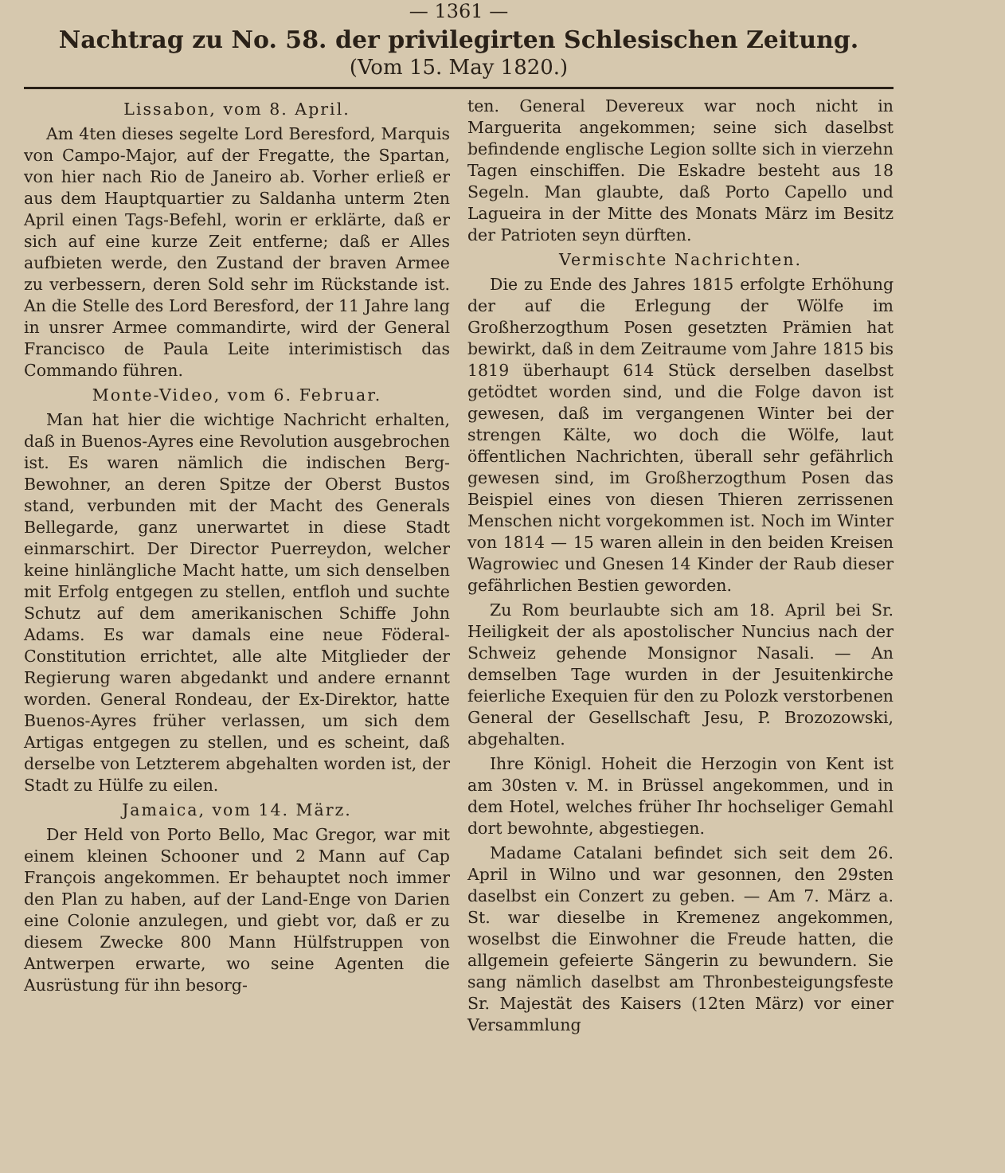— 1361 —
Nachtrag zu No. 58. der privilegirten Schlesischen Zeitung.
(Vom 15. May 1820.)
Lissabon, vom 8. April.
Am 4ten dieses segelte Lord Beresford, Marquis von Campo-Major, auf der Fregatte, the Spartan, von hier nach Rio de Janeiro ab. Vorher erließ er aus dem Hauptquartier zu Saldanha unterm 2ten April einen Tags-Befehl, worin er erklärte, daß er sich auf eine kurze Zeit entferne; daß er Alles aufbieten werde, den Zustand der braven Armee zu verbessern, deren Sold sehr im Rückstande ist. An die Stelle des Lord Beresford, der 11 Jahre lang in unsrer Armee commandirte, wird der General Francisco de Paula Leite interimistisch das Commando führen.
Monte-Video, vom 6. Februar.
Man hat hier die wichtige Nachricht erhalten, daß in Buenos-Ayres eine Revolution ausgebrochen ist. Es waren nämlich die indischen Berg-Bewohner, an deren Spitze der Oberst Bustos stand, verbunden mit der Macht des Generals Bellegarde, ganz unerwartet in diese Stadt einmarschirt. Der Director Puerreydon, welcher keine hinlängliche Macht hatte, um sich denselben mit Erfolg entgegen zu stellen, entfloh und suchte Schutz auf dem amerikanischen Schiffe John Adams. Es war damals eine neue Föderal-Constitution errichtet, alle alte Mitglieder der Regierung waren abgedankt und andere ernannt worden. General Rondeau, der Ex-Direktor, hatte Buenos-Ayres früher verlassen, um sich dem Artigas entgegen zu stellen, und es scheint, daß derselbe von Letzterem abgehalten worden ist, der Stadt zu Hülfe zu eilen.
Jamaica, vom 14. März.
Der Held von Porto Bello, Mac Gregor, war mit einem kleinen Schooner und 2 Mann auf Cap François angekommen. Er behauptet noch immer den Plan zu haben, auf der Land-Enge von Darien eine Colonie anzulegen, und giebt vor, daß er zu diesem Zwecke 800 Mann Hülfstruppen von Antwerpen erwarte, wo seine Agenten die Ausrüstung für ihn besorg-
ten. General Devereux war noch nicht in Marguerita angekommen; seine sich daselbst befindende englische Legion sollte sich in vierzehn Tagen einschiffen. Die Eskadre besteht aus 18 Segeln. Man glaubte, daß Porto Capello und Lagueira in der Mitte des Monats März im Besitz der Patrioten seyn dürften.
Vermischte Nachrichten.
Die zu Ende des Jahres 1815 erfolgte Erhöhung der auf die Erlegung der Wölfe im Großherzogthum Posen gesetzten Prämien hat bewirkt, daß in dem Zeitraume vom Jahre 1815 bis 1819 überhaupt 614 Stück derselben daselbst getödtet worden sind, und die Folge davon ist gewesen, daß im vergangenen Winter bei der strengen Kälte, wo doch die Wölfe, laut öffentlichen Nachrichten, überall sehr gefährlich gewesen sind, im Großherzogthum Posen das Beispiel eines von diesen Thieren zerrissenen Menschen nicht vorgekommen ist. Noch im Winter von 1814 — 15 waren allein in den beiden Kreisen Wagrowiec und Gnesen 14 Kinder der Raub dieser gefährlichen Bestien geworden.
Zu Rom beurlaubte sich am 18. April bei Sr. Heiligkeit der als apostolischer Nuncius nach der Schweiz gehende Monsignor Nasali. — An demselben Tage wurden in der Jesuitenkirche feierliche Exequien für den zu Polozk verstorbenen General der Gesellschaft Jesu, P. Brozozowski, abgehalten.
Ihre Königl. Hoheit die Herzogin von Kent ist am 30sten v. M. in Brüssel angekommen, und in dem Hotel, welches früher Ihr hochseliger Gemahl dort bewohnte, abgestiegen.
Madame Catalani befindet sich seit dem 26. April in Wilno und war gesonnen, den 29sten daselbst ein Conzert zu geben. — Am 7. März a. St. war dieselbe in Kremenez angekommen, woselbst die Einwohner die Freude hatten, die allgemein gefeierte Sängerin zu bewundern. Sie sang nämlich daselbst am Thronbesteigungsfeste Sr. Majestät des Kaisers (12ten März) vor einer Versammlung